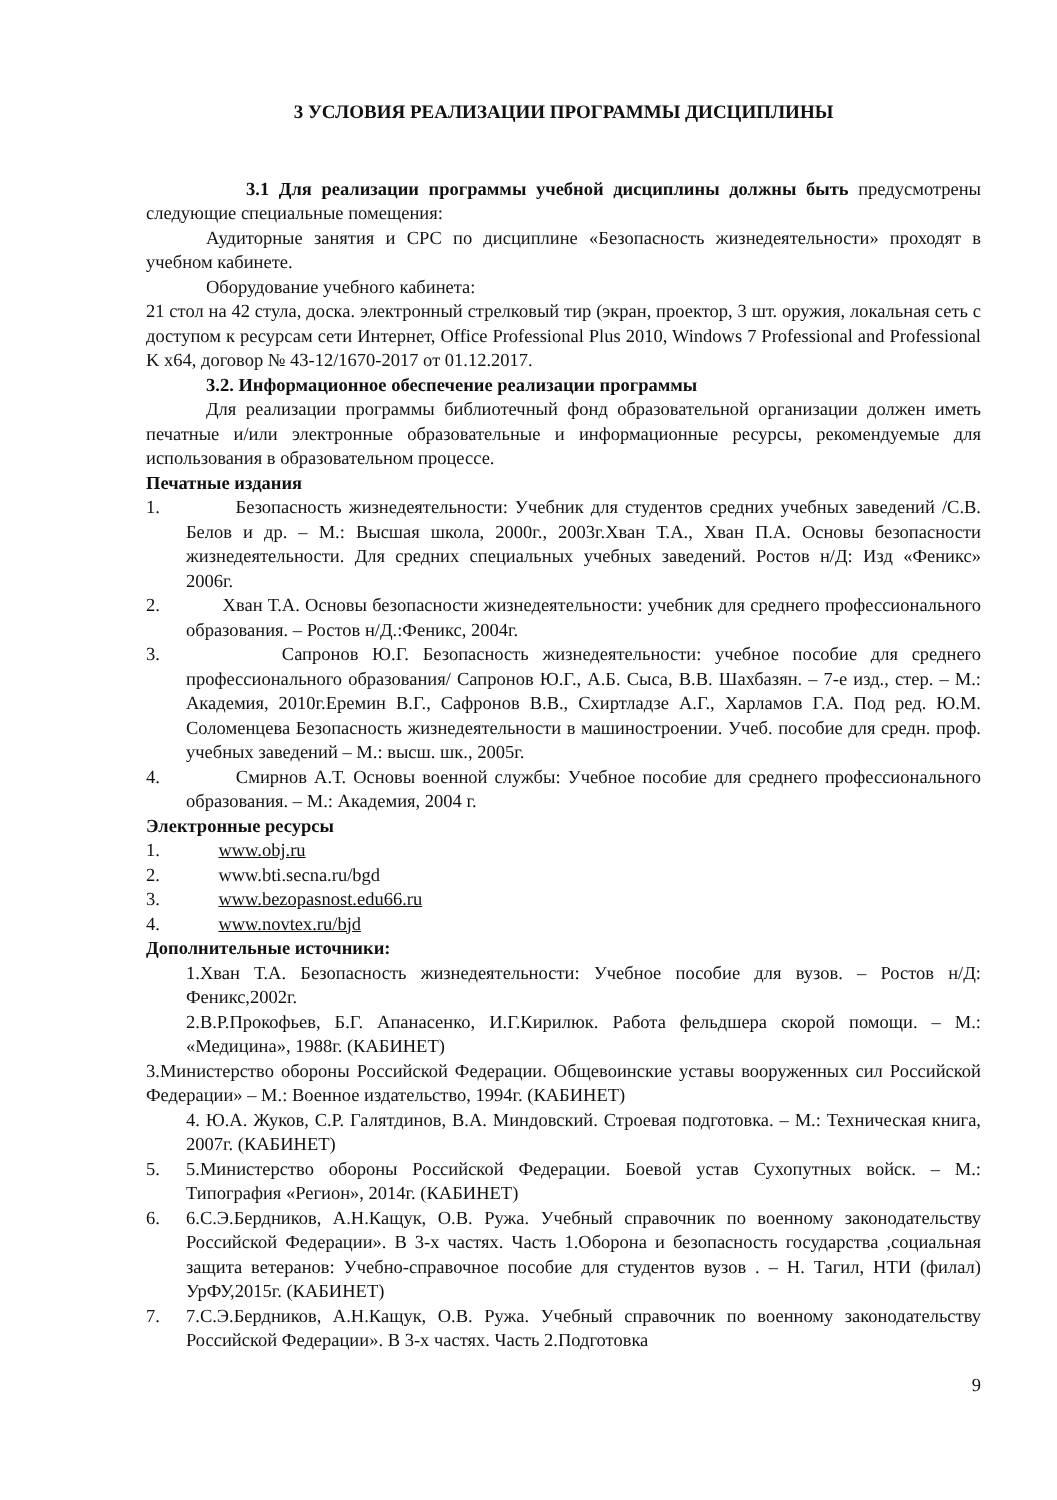3 УСЛОВИЯ РЕАЛИЗАЦИИ ПРОГРАММЫ ДИСЦИПЛИНЫ
3.1 Для реализации программы учебной дисциплины должны быть предусмотрены следующие специальные помещения:
Аудиторные занятия и СРС по дисциплине «Безопасность жизнедеятельности» проходят в учебном кабинете.
Оборудование учебного кабинета:
21 стол на 42 стула, доска. электронный стрелковый тир (экран, проектор, 3 шт. оружия, локальная сеть с доступом к ресурсам сети Интернет, Office Professional Plus 2010, Windows 7 Professional and Professional K x64, договор № 43-12/1670-2017 от 01.12.2017.
3.2. Информационное обеспечение реализации программы
Для реализации программы библиотечный фонд образовательной организации должен иметь печатные и/или электронные образовательные и информационные ресурсы, рекомендуемые для использования в образовательном процессе.
Печатные издания
1. Безопасность жизнедеятельности: Учебник для студентов средних учебных заведений /С.В. Белов и др. – М.: Высшая школа, 2000г., 2003г.Хван Т.А., Хван П.А. Основы безопасности жизнедеятельности. Для средних специальных учебных заведений. Ростов н/Д: Изд «Феникс» 2006г.
2. Хван Т.А. Основы безопасности жизнедеятельности: учебник для среднего профессионального образования. – Ростов н/Д.:Феникс, 2004г.
3. Сапронов Ю.Г. Безопасность жизнедеятельности: учебное пособие для среднего профессионального образования/ Сапронов Ю.Г., А.Б. Сыса, В.В. Шахбазян. – 7-е изд., стер. – М.: Академия, 2010г.Еремин В.Г., Сафронов В.В., Схиртладзе А.Г., Харламов Г.А. Под ред. Ю.М. Соломенцева Безопасность жизнедеятельности в машиностроении. Учеб. пособие для средн. проф. учебных заведений – М.: высш. шк., 2005г.
4. Смирнов А.Т. Основы военной службы: Учебное пособие для среднего профессионального образования. – М.: Академия, 2004 г.
Электронные ресурсы
1. www.obj.ru
2. www.bti.secna.ru/bgd
3. www.bezopasnost.edu66.ru
4. www.novtex.ru/bjd
Дополнительные источники:
1.Хван Т.А. Безопасность жизнедеятельности: Учебное пособие для вузов. – Ростов н/Д: Феникс,2002г.
2.В.Р.Прокофьев, Б.Г. Апанасенко, И.Г.Кирилюк. Работа фельдшера скорой помощи. – М.: «Медицина», 1988г. (КАБИНЕТ)
3.Министерство обороны Российской Федерации. Общевоинские уставы вооруженных сил Российской Федерации» – М.: Военное издательство, 1994г. (КАБИНЕТ)
4. Ю.А. Жуков, С.Р. Галятдинов, В.А. Миндовский. Строевая подготовка. – М.: Техническая книга, 2007г. (КАБИНЕТ)
5. 5.Министерство обороны Российской Федерации. Боевой устав Сухопутных войск. – М.: Типография «Регион», 2014г. (КАБИНЕТ)
6. 6.С.Э.Бердников, А.Н.Кащук, О.В. Ружа. Учебный справочник по военному законодательству Российской Федерации». В 3-х частях. Часть 1.Оборона и безопасность государства ,социальная защита ветеранов: Учебно-справочное пособие для студентов вузов . – Н. Тагил, НТИ (филал) УрФУ,2015г. (КАБИНЕТ)
7. 7.С.Э.Бердников, А.Н.Кащук, О.В. Ружа. Учебный справочник по военному законодательству Российской Федерации». В 3-х частях. Часть 2.Подготовка
9